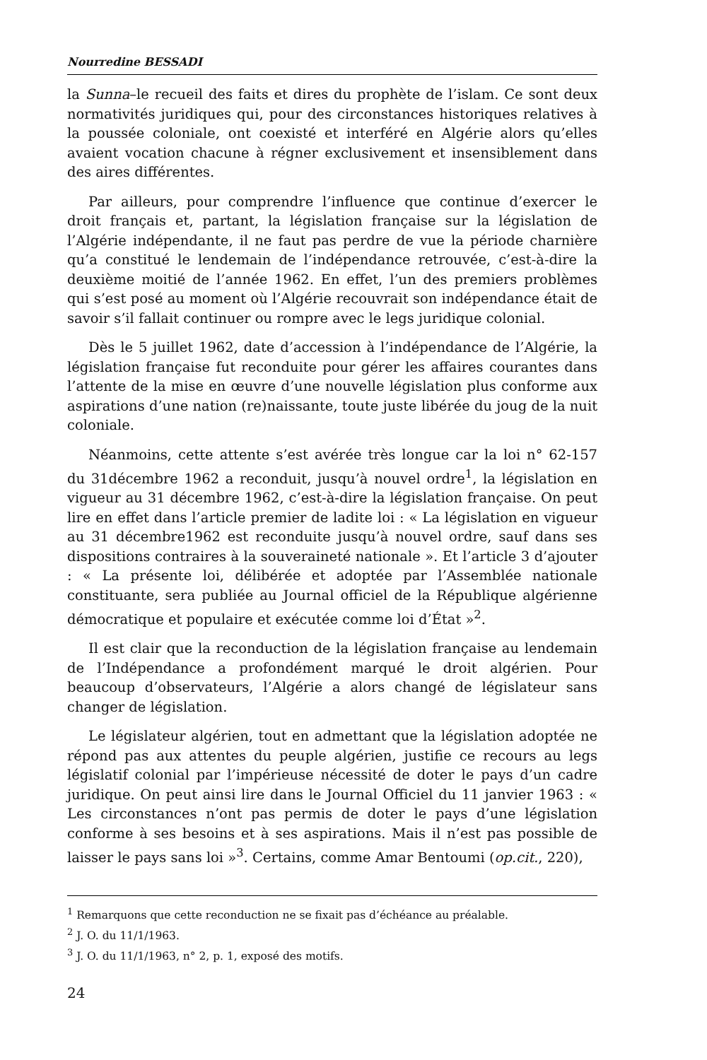Nourredine BESSADI
la Sunna–le recueil des faits et dires du prophète de l’islam. Ce sont deux normativités juridiques qui, pour des circonstances historiques relatives à la poussée coloniale, ont coexisté et interféré en Algérie alors qu’elles avaient vocation chacune à régner exclusivement et insensiblement dans des aires différentes.
Par ailleurs, pour comprendre l’influence que continue d’exercer le droit français et, partant, la législation française sur la législation de l’Algérie indépendante, il ne faut pas perdre de vue la période charnière qu’a constitué le lendemain de l’indépendance retrouvée, c’est-à-dire la deuxième moitié de l’année 1962. En effet, l’un des premiers problèmes qui s’est posé au moment où l’Algérie recouvrait son indépendance était de savoir s’il fallait continuer ou rompre avec le legs juridique colonial.
Dès le 5 juillet 1962, date d’accession à l’indépendance de l’Algérie, la législation française fut reconduite pour gérer les affaires courantes dans l’attente de la mise en œuvre d’une nouvelle législation plus conforme aux aspirations d’une nation (re)naissante, toute juste libérée du joug de la nuit coloniale.
Néanmoins, cette attente s’est avérée très longue car la loi n° 62-157 du 31décembre 1962 a reconduit, jusqu’à nouvel ordre<sup>1</sup>, la législation en vigueur au 31 décembre 1962, c’est-à-dire la législation française. On peut lire en effet dans l’article premier de ladite loi : « La législation en vigueur au 31 décembre1962 est reconduite jusqu’à nouvel ordre, sauf dans ses dispositions contraires à la souveraineté nationale ». Et l’article 3 d’ajouter : « La présente loi, délibérée et adoptée par l’Assemblée nationale constituante, sera publiée au Journal officiel de la République algérienne démocratique et populaire et exécutée comme loi d’État »<sup>2</sup>.
Il est clair que la reconduction de la législation française au lendemain de l’Indépendance a profondément marqué le droit algérien. Pour beaucoup d’observateurs, l’Algérie a alors changé de législateur sans changer de législation.
Le législateur algérien, tout en admettant que la législation adoptée ne répond pas aux attentes du peuple algérien, justifie ce recours au legs législatif colonial par l’impérieuse nécessité de doter le pays d’un cadre juridique. On peut ainsi lire dans le Journal Officiel du 11 janvier 1963 : « Les circonstances n’ont pas permis de doter le pays d’une législation conforme à ses besoins et à ses aspirations. Mais il n’est pas possible de laisser le pays sans loi »<sup>3</sup>. Certains, comme Amar Bentoumi (op.cit., 220),
<sup>1</sup> Remarquons que cette reconduction ne se fixait pas d’échéance au préalable.
<sup>2</sup> J. O. du 11/1/1963.
<sup>3</sup> J. O. du 11/1/1963, n° 2, p. 1, exposé des motifs.
24